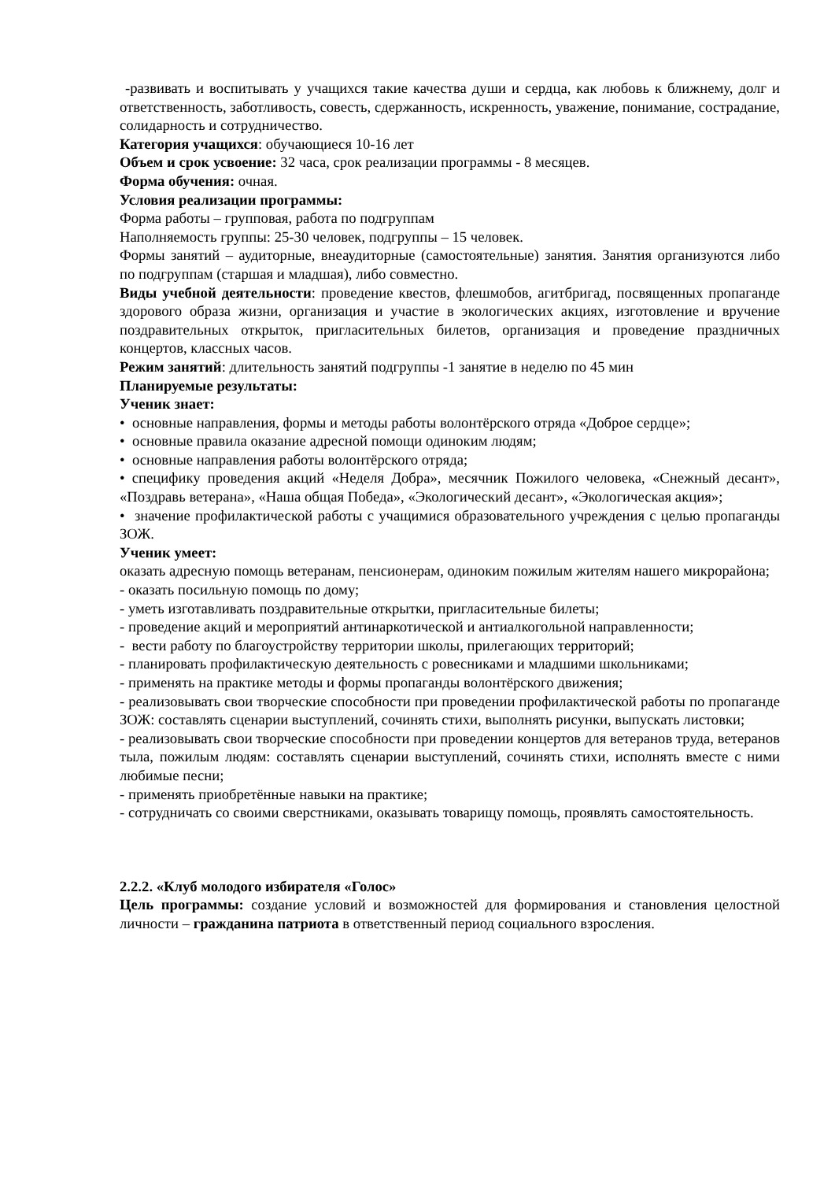-развивать и воспитывать у учащихся такие качества души и сердца, как любовь к ближнему, долг и ответственность, заботливость, совесть, сдержанность, искренность, уважение, понимание, сострадание, солидарность и сотрудничество.
Категория учащихся: обучающиеся 10-16 лет
Объем и срок усвоение: 32 часа, срок реализации программы - 8 месяцев.
Форма обучения: очная.
Условия реализации программы:
Форма работы – групповая, работа по подгруппам
Наполняемость группы: 25-30 человек, подгруппы – 15 человек.
Формы занятий – аудиторные, внеаудиторные (самостоятельные) занятия. Занятия организуются либо по подгруппам (старшая и младшая), либо совместно.
Виды учебной деятельности: проведение квестов, флешмобов, агитбригад, посвященных пропаганде здорового образа жизни, организация и участие в экологических акциях, изготовление и вручение поздравительных открыток, пригласительных билетов, организация и проведение праздничных концертов, классных часов.
Режим занятий: длительность занятий подгруппы -1 занятие в неделю по 45 мин
Планируемые результаты:
Ученик знает:
• основные направления, формы и методы работы волонтёрского отряда «Доброе сердце»;
• основные правила оказание адресной помощи одиноким людям;
• основные направления работы волонтёрского отряда;
• специфику проведения акций «Неделя Добра», месячник Пожилого человека, «Снежный десант», «Поздравь ветерана», «Наша общая Победа», «Экологический десант», «Экологическая акция»;
• значение профилактической работы с учащимися образовательного учреждения с целью пропаганды ЗОЖ.
Ученик умеет:
оказать адресную помощь ветеранам, пенсионерам, одиноким пожилым жителям нашего микрорайона;
- оказать посильную помощь по дому;
- уметь изготавливать поздравительные открытки, пригласительные билеты;
- проведение акций и мероприятий антинаркотической и антиалкогольной направленности;
- вести работу по благоустройству территории школы, прилегающих территорий;
- планировать профилактическую деятельность с ровесниками и младшими школьниками;
- применять на практике методы и формы пропаганды волонтёрского движения;
- реализовывать свои творческие способности при проведении профилактической работы по пропаганде ЗОЖ: составлять сценарии выступлений, сочинять стихи, выполнять рисунки, выпускать листовки;
- реализовывать свои творческие способности при проведении концертов для ветеранов труда, ветеранов тыла, пожилым людям: составлять сценарии выступлений, сочинять стихи, исполнять вместе с ними любимые песни;
- применять приобретённые навыки на практике;
- сотрудничать со своими сверстниками, оказывать товарищу помощь, проявлять самостоятельность.
2.2.2. «Клуб молодого избирателя «Голос»
Цель программы: создание условий и возможностей для формирования и становления целостной личности – гражданина патриота в ответственный период социального взросления.